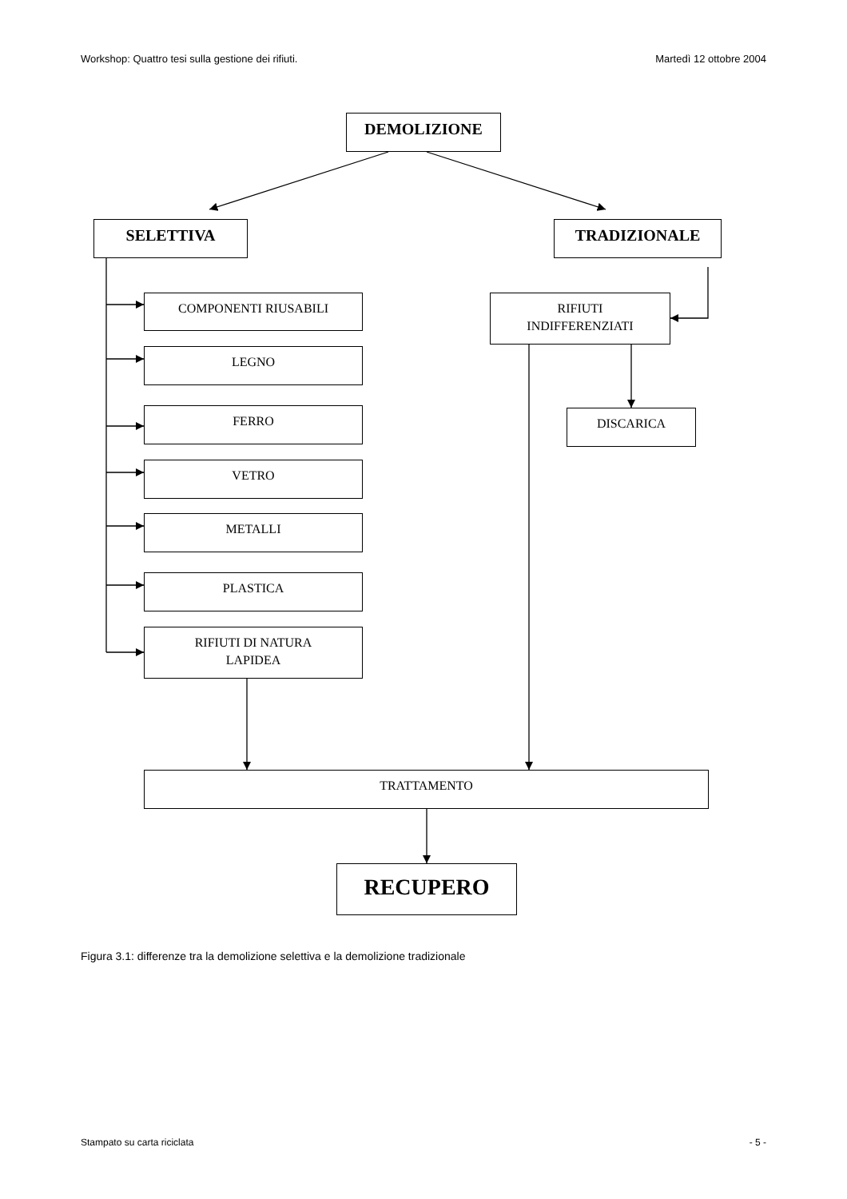Workshop: Quattro tesi sulla gestione dei rifiuti. Martedì 12 ottobre 2004
DEMOLIZIONE
SELETTIVA TRADIZIONALE
COMPONENTI RIUSABILI
LEGNO
FERRO
VETRO
METALLI
PLASTICA
RIFIUTI DI NATURA
LAPIDEA
RIFIUTI
INDIFFERENZIATI
DISCARICA
TRATTAMENTO
RECUPERO
Figura 3.1: differenze tra la demolizione selettiva e la demolizione tradizionale
Stampato su carta riciclata - 5 -